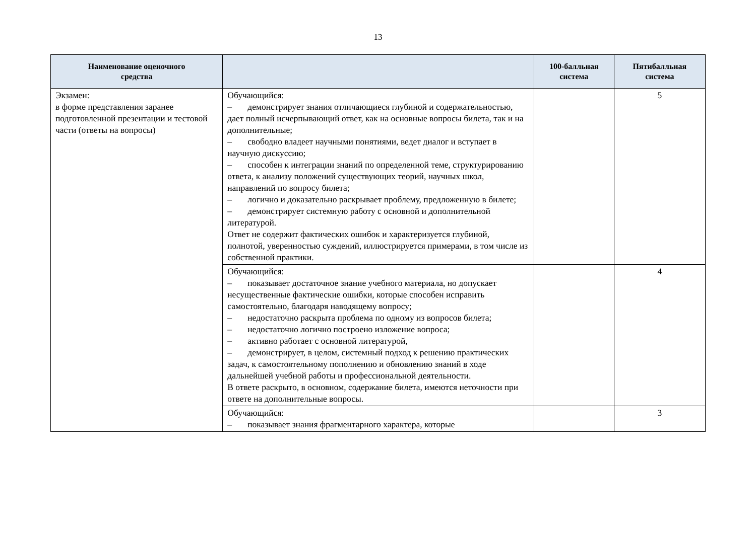13
| Наименование оценочного средства | | 100-балльная система | Пятибалльная система |
| --- | --- | --- | --- |
| Экзамен: в форме представления заранее подготовленной презентации и тестовой части (ответы на вопросы) | Обучающийся: – демонстрирует знания отличающиеся глубиной и содержательностью, дает полный исчерпывающий ответ, как на основные вопросы билета, так и на дополнительные; – свободно владеет научными понятиями, ведет диалог и вступает в научную дискуссию; – способен к интеграции знаний по определенной теме, структурированию ответа, к анализу положений существующих теорий, научных школ, направлений по вопросу билета; – логично и доказательно раскрывает проблему, предложенную в билете; – демонстрирует системную работу с основной и дополнительной литературой. Ответ не содержит фактических ошибок и характеризуется глубиной, полнотой, уверенностью суждений, иллюстрируется примерами, в том числе из собственной практики. | | 5 |
| | Обучающийся: – показывает достаточное знание учебного материала, но допускает несущественные фактические ошибки, которые способен исправить самостоятельно, благодаря наводящему вопросу; – недостаточно раскрыта проблема по одному из вопросов билета; – недостаточно логично построено изложение вопроса; – активно работает с основной литературой, – демонстрирует, в целом, системный подход к решению практических задач, к самостоятельному пополнению и обновлению знаний в ходе дальнейшей учебной работы и профессиональной деятельности. В ответе раскрыто, в основном, содержание билета, имеются неточности при ответе на дополнительные вопросы. | | 4 |
| | Обучающийся: – показывает знания фрагментарного характера, которые | | 3 |